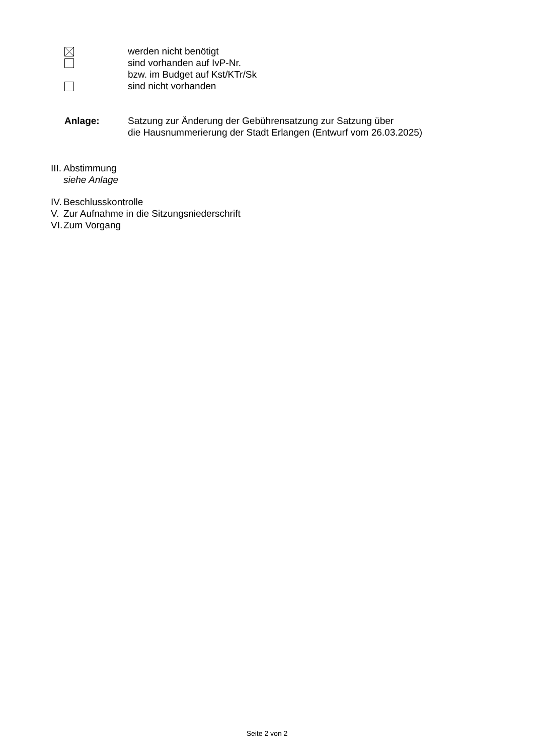werden nicht benötigt
sind vorhanden auf IvP-Nr.
bzw. im Budget auf Kst/KTr/Sk
sind nicht vorhanden
Anlage: Satzung zur Änderung der Gebührensatzung zur Satzung über
die Hausnummerierung der Stadt Erlangen (Entwurf vom 26.03.2025)
III. Abstimmung
siehe Anlage
IV. Beschlusskontrolle
V. Zur Aufnahme in die Sitzungsniederschrift
VI. Zum Vorgang
Seite 2 von 2